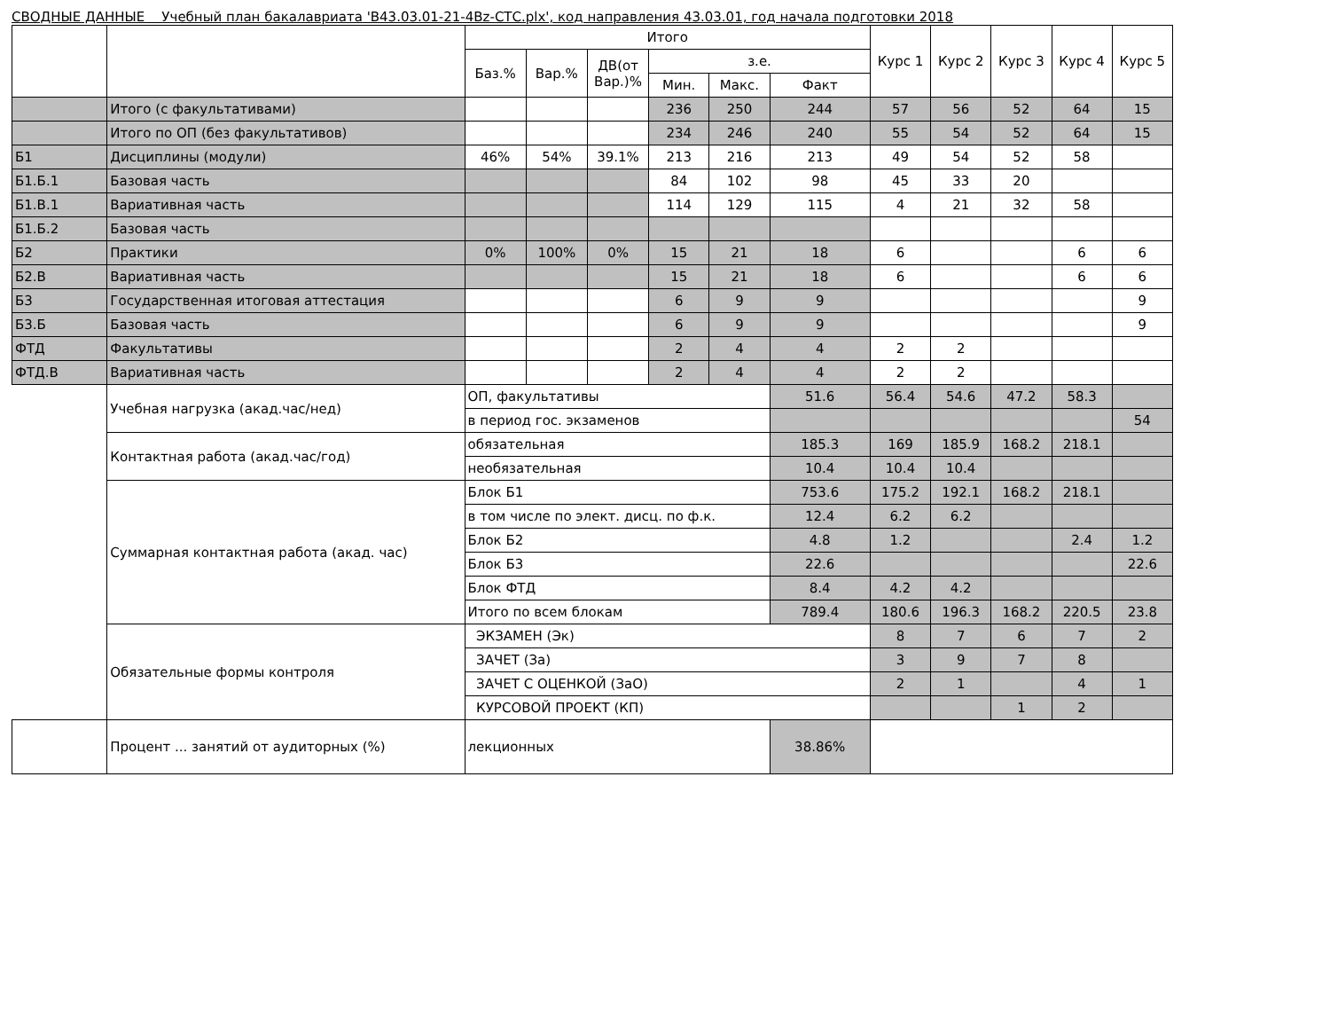СВОДНЫЕ ДАННЫЕ Учебный план бакалавриата 'B43.03.01-21-4Bz-СТС.plx', код направления 43.03.01, год начала подготовки 2018
| | | Итого | | | | | | Курс 1 | Курс 2 | Курс 3 | Курс 4 | Курс 5 |
| --- | --- | --- | --- | --- | --- | --- | --- | --- | --- | --- | --- | --- |
| | | Баз.% | Вар.% | ДВ(от Вар.)% | з.е. | | | | | | | |
| | | | | | Мин. | Макс. | Факт | | | | | |
| | Итого (с факультативами) | | | | 236 | 250 | 244 | 57 | 56 | 52 | 64 | 15 |
| | Итого по ОП (без факультативов) | | | | 234 | 246 | 240 | 55 | 54 | 52 | 64 | 15 |
| Б1 | Дисциплины (модули) | 46% | 54% | 39.1% | 213 | 216 | 213 | 49 | 54 | 52 | 58 | |
| Б1.Б.1 | Базовая часть | | | | 84 | 102 | 98 | 45 | 33 | 20 | | |
| Б1.В.1 | Вариативная часть | | | | 114 | 129 | 115 | 4 | 21 | 32 | 58 | |
| Б1.Б.2 | Базовая часть | | | | | | | | | | | |
| Б2 | Практики | 0% | 100% | 0% | 15 | 21 | 18 | 6 | | | 6 | 6 |
| Б2.В | Вариативная часть | | | | 15 | 21 | 18 | 6 | | | 6 | 6 |
| Б3 | Государственная итоговая аттестация | | | | 6 | 9 | 9 | | | | | 9 |
| Б3.Б | Базовая часть | | | | 6 | 9 | 9 | | | | | 9 |
| ФТД | Факультативы | | | | 2 | 4 | 4 | 2 | 2 | | | |
| ФТД.В | Вариативная часть | | | | 2 | 4 | 4 | 2 | 2 | | | |
| | Учебная нагрузка (акад.час/нед) | ОП, факультативы | | | | | 51.6 | 56.4 | 54.6 | 47.2 | 58.3 | |
| | | в период гос. экзаменов | | | | | | | | | | 54 |
| | Контактная работа (акад.час/год) | обязательная | | | | | 185.3 | 169 | 185.9 | 168.2 | 218.1 | |
| | | необязательная | | | | | 10.4 | 10.4 | 10.4 | | | |
| | Суммарная контактная работа (акад. час) | Блок Б1 | | | | | 753.6 | 175.2 | 192.1 | 168.2 | 218.1 | |
| | | в том числе по элект. дисц. по ф.к. | | | | | 12.4 | 6.2 | 6.2 | | | |
| | | Блок Б2 | | | | | 4.8 | 1.2 | | | 2.4 | 1.2 |
| | | Блок Б3 | | | | | 22.6 | | | | | 22.6 |
| | | Блок ФТД | | | | | 8.4 | 4.2 | 4.2 | | | |
| | | Итого по всем блокам | | | | | 789.4 | 180.6 | 196.3 | 168.2 | 220.5 | 23.8 |
| | Обязательные формы контроля | ЭКЗАМЕН (Эк) | | | | | | 8 | 7 | 6 | 7 | 2 |
| | | ЗАЧЕТ (За) | | | | | | 3 | 9 | 7 | 8 | |
| | | ЗАЧЕТ С ОЦЕНКОЙ (ЗаО) | | | | | | 2 | 1 | | 4 | 1 |
| | | КУРСОВОЙ ПРОЕКТ (КП) | | | | | | | | 1 | 2 | |
| | Процент ... занятий от аудиторных (%) | лекционных | | | | | 38.86% | | | | | |